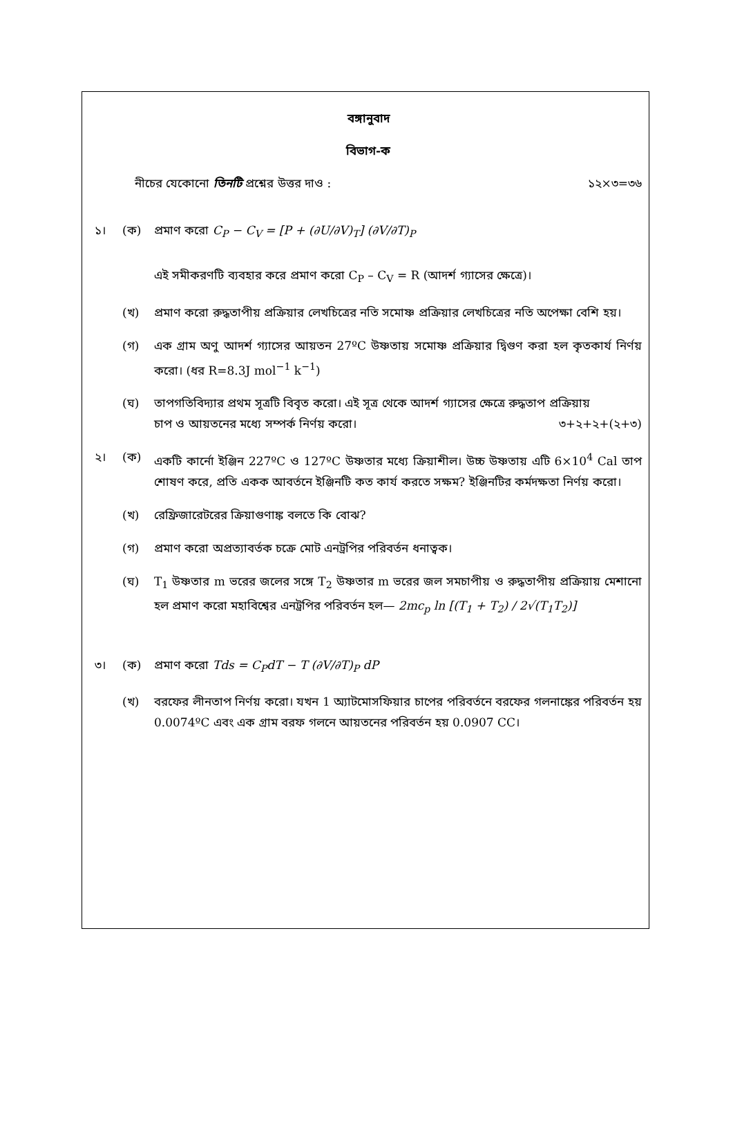বঙ্গানুবাদ
বিভাগ-ক
নীচের যেকোনো তিনটি প্রশ্নের উত্তর দাও : ১২×৩=৩৬
১। (ক) প্রমাণ করো C<sub>P</sub> − C<sub>V</sub> = [P + (∂U/∂V)<sub>T</sub>] (∂V/∂T)<sub>P</sub>
এই সমীকরণটি ব্যবহার করে প্রমাণ করো C<sub>P</sub> – C<sub>V</sub> = R (আদর্শ গ্যাসের ক্ষেত্রে)।
(খ) প্রমাণ করো রুদ্ধতাপীয় প্রক্রিয়ার লেখচিত্রের নতি সমোষ্ণ প্রক্রিয়ার লেখচিত্রের নতি অপেক্ষা বেশি হয়।
(গ) এক গ্রাম অণু আদর্শ গ্যাসের আয়তন 27ºC উষ্ণতায় সমোষ্ণ প্রক্রিয়ার দ্বিগুণ করা হল কৃতকার্য নির্ণয় করো। (ধর R=8.3J mol<sup>−1</sup> k<sup>−1</sup>)
(ঘ) তাপগতিবিদ্যার প্রথম সূত্রটি বিবৃত করো। এই সূত্র থেকে আদর্শ গ্যাসের ক্ষেত্রে রুদ্ধতাপ প্রক্রিয়ায়
চাপ ও আয়তনের মধ্যে সম্পর্ক নির্ণয় করো। ৩+২+২+(২+৩)
২। (ক) একটি কার্নো ইঞ্জিন 227ºC ও 127ºC উষ্ণতার মধ্যে ক্রিয়াশীল। উচ্চ উষ্ণতায় এটি 6×10<sup>4</sup> Cal তাপ শোষণ করে, প্রতি একক আবর্তনে ইঞ্জিনটি কত কার্য করতে সক্ষম? ইঞ্জিনটির কর্মদক্ষতা নির্ণয় করো।
(খ) রেফ্রিজারেটরের ক্রিয়াগুণাঙ্ক বলতে কি বোঝ?
(গ) প্রমাণ করো অপ্রত্যাবর্তক চক্রে মোট এনট্রপির পরিবর্তন ধনাত্বক।
(ঘ) T<sub>1</sub> উষ্ণতার m ভরের জলের সঙ্গে T<sub>2</sub> উষ্ণতার m ভরের জল সমচাপীয় ও রুদ্ধতাপীয় প্রক্রিয়ায় মেশানো হল প্রমাণ করো মহাবিশ্বের এনট্রপির পরিবর্তন হল— 2mc<sub>p</sub> ln [(T<sub>1</sub> + T<sub>2</sub>) / 2√(T<sub>1</sub>T<sub>2</sub>)]
৩। (ক) প্রমাণ করো Tds = C<sub>P</sub>dT − T (∂V/∂T)<sub>P</sub> dP
(খ) বরফের লীনতাপ নির্ণয় করো। যখন 1 অ্যাটমোসফিয়ার চাপের পরিবর্তনে বরফের গলনাঙ্কের পরিবর্তন হয় 0.0074ºC এবং এক গ্রাম বরফ গলনে আয়তনের পরিবর্তন হয় 0.0907 CC।